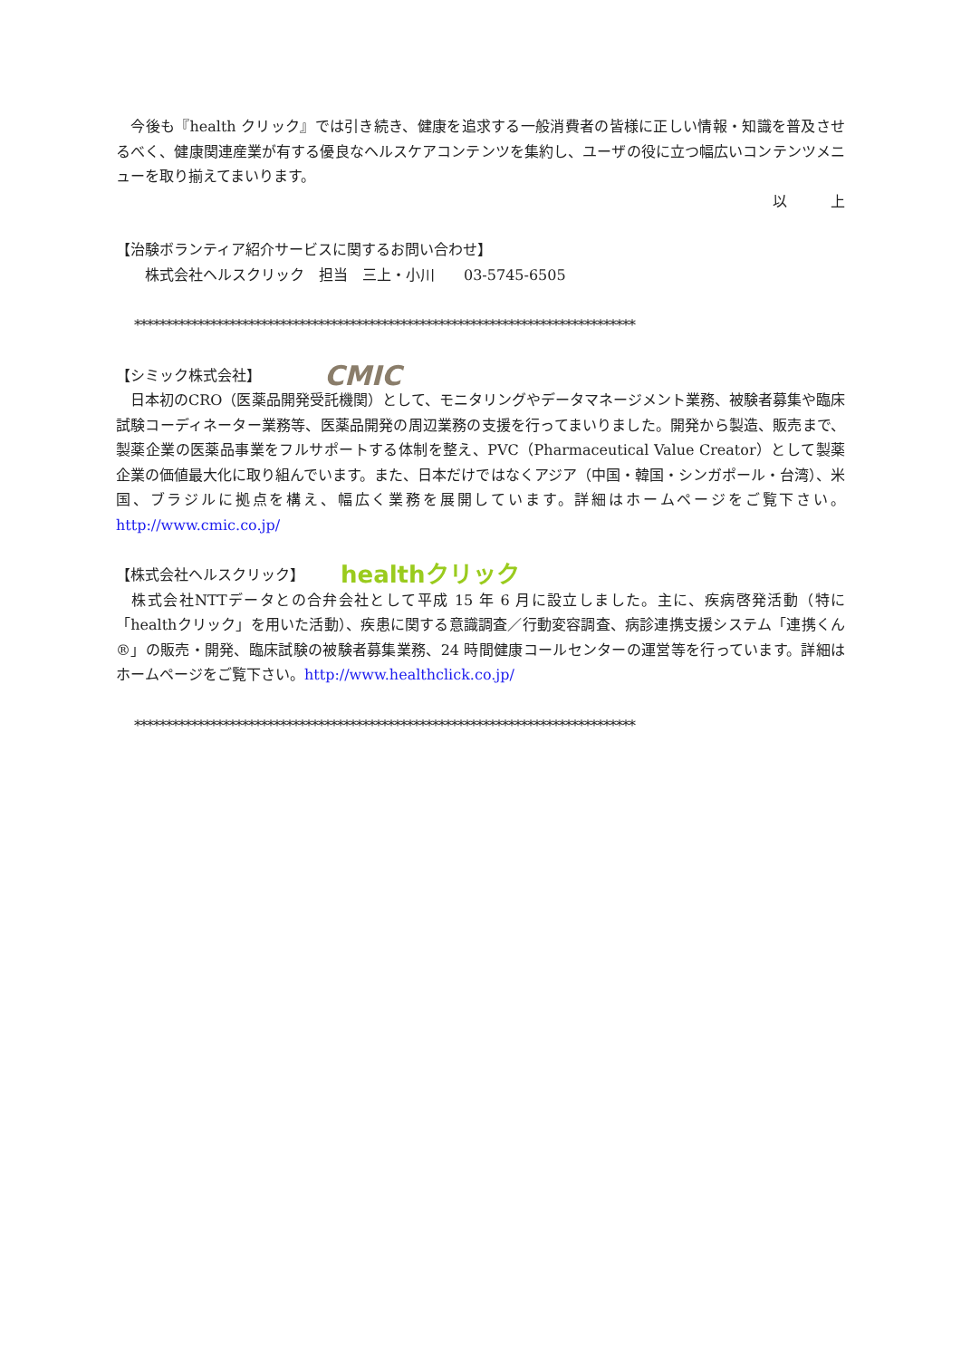今後も『health クリック』では引き続き、健康を追求する一般消費者の皆様に正しい情報・知識を普及させるべく、健康関連産業が有する優良なヘルスケアコンテンツを集約し、ユーザの役に立つ幅広いコンテンツメニューを取り揃えてまいります。
以　　　上
【治験ボランティア紹介サービスに関するお問い合わせ】
　　株式会社ヘルスクリック　担当　三上・小川　　03-5745-6505
*******************************************************************************
【シミック株式会社】 CMIC
　日本初のCRO（医薬品開発受託機関）として、モニタリングやデータマネージメント業務、被験者募集や臨床試験コーディネーター業務等、医薬品開発の周辺業務の支援を行ってまいりました。開発から製造、販売まで、製薬企業の医薬品事業をフルサポートする体制を整え、PVC（Pharmaceutical Value Creator）として製薬企業の価値最大化に取り組んでいます。また、日本だけではなくアジア（中国・韓国・シンガポール・台湾）、米国、ブラジルに拠点を構え、幅広く業務を展開しています。詳細はホームページをご覧下さい。http://www.cmic.co.jp/
【株式会社ヘルスクリック】 healthクリック
　株式会社NTTデータとの合弁会社として平成 15 年 6 月に設立しました。主に、疾病啓発活動（特に「healthクリック」を用いた活動）、疾患に関する意識調査／行動変容調査、病診連携支援システム「連携くん®」の販売・開発、臨床試験の被験者募集業務、24 時間健康コールセンターの運営等を行っています。詳細はホームページをご覧下さい。http://www.healthclick.co.jp/
*******************************************************************************